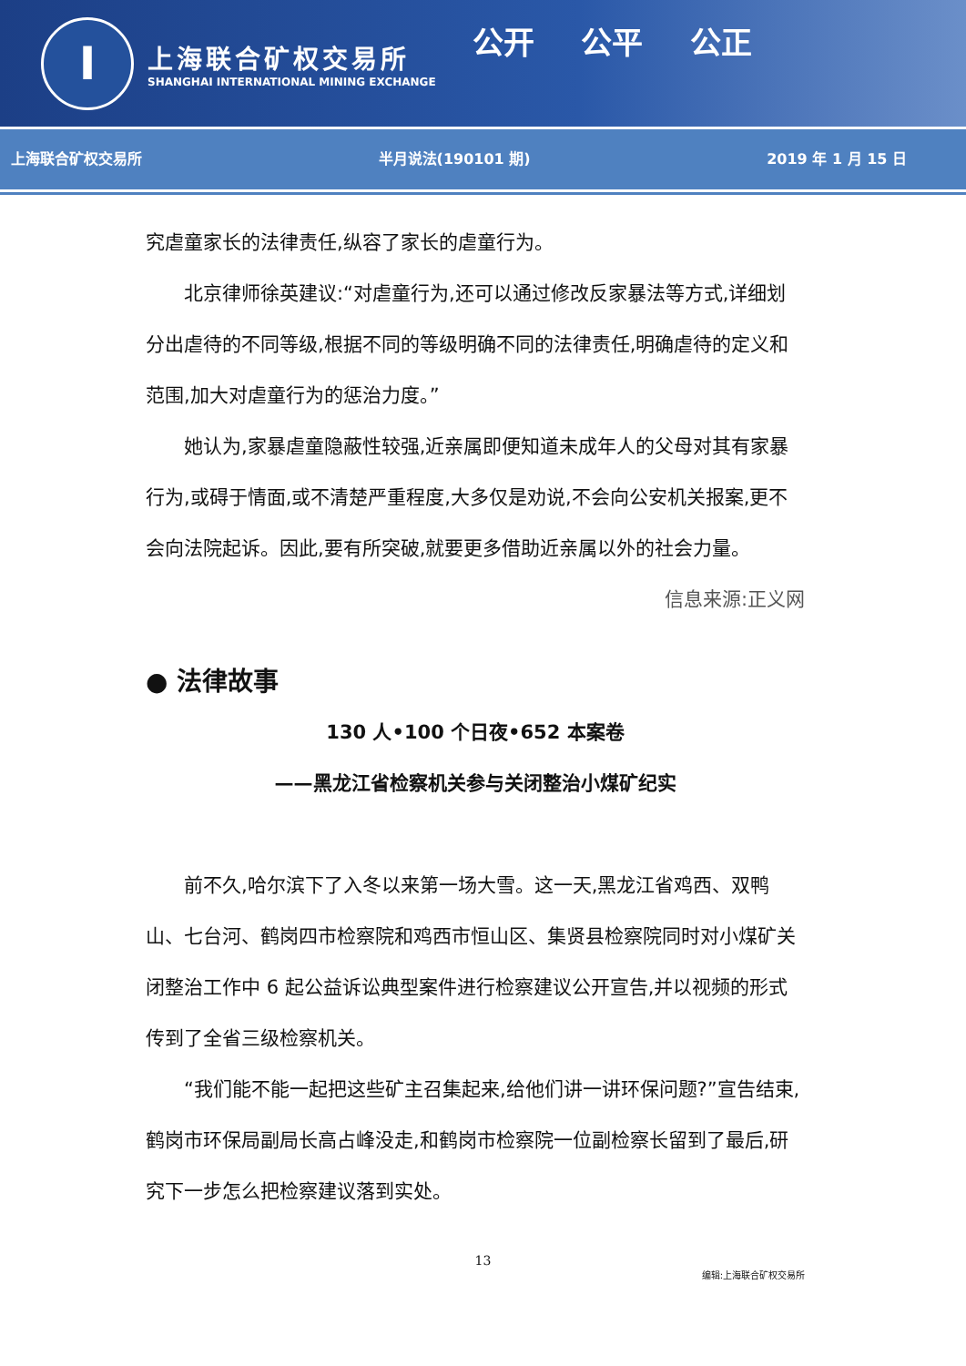I
上海联合矿权交易所
SHANGHAI INTERNATIONAL MINING EXCHANGE
公开 公平 公正
上海联合矿权交易所 半月说法(190101 期) 2019 年 1 月 15 日
究虐童家长的法律责任,纵容了家长的虐童行为。
北京律师徐英建议:“对虐童行为,还可以通过修改反家暴法等方式,详细划分出虐待的不同等级,根据不同的等级明确不同的法律责任,明确虐待的定义和范围,加大对虐童行为的惩治力度。”
她认为,家暴虐童隐蔽性较强,近亲属即便知道未成年人的父母对其有家暴行为,或碍于情面,或不清楚严重程度,大多仅是劝说,不会向公安机关报案,更不会向法院起诉。因此,要有所突破,就要更多借助近亲属以外的社会力量。
信息来源:正义网
● 法律故事
130 人•100 个日夜•652 本案卷
——黑龙江省检察机关参与关闭整治小煤矿纪实
前不久,哈尔滨下了入冬以来第一场大雪。这一天,黑龙江省鸡西、双鸭山、七台河、鹤岗四市检察院和鸡西市恒山区、集贤县检察院同时对小煤矿关闭整治工作中 6 起公益诉讼典型案件进行检察建议公开宣告,并以视频的形式传到了全省三级检察机关。
“我们能不能一起把这些矿主召集起来,给他们讲一讲环保问题?”宣告结束,鹤岗市环保局副局长高占峰没走,和鹤岗市检察院一位副检察长留到了最后,研究下一步怎么把检察建议落到实处。
13
编辑:上海联合矿权交易所